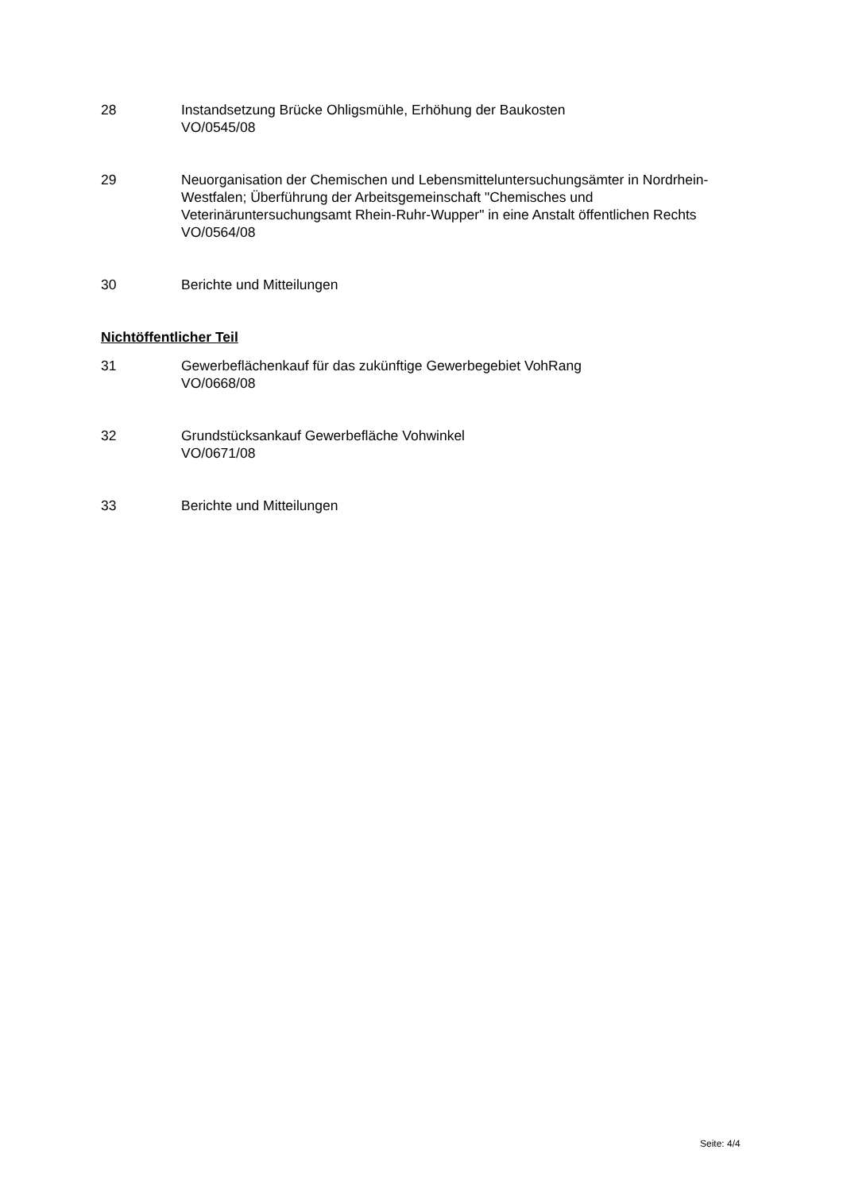28 Instandsetzung Brücke Ohligsmühle, Erhöhung der Baukosten
VO/0545/08
29 Neuorganisation der Chemischen und Lebensmitteluntersuchungsämter in Nordrhein-Westfalen; Überführung der Arbeitsgemeinschaft "Chemisches und Veterinäruntersuchungsamt Rhein-Ruhr-Wupper" in eine Anstalt öffentlichen Rechts
VO/0564/08
30 Berichte und Mitteilungen
Nichtöffentlicher Teil
31 Gewerbeflächenkauf für das zukünftige Gewerbegebiet VohRang
VO/0668/08
32 Grundstücksankauf Gewerbefläche Vohwinkel
VO/0671/08
33 Berichte und Mitteilungen
Seite: 4/4